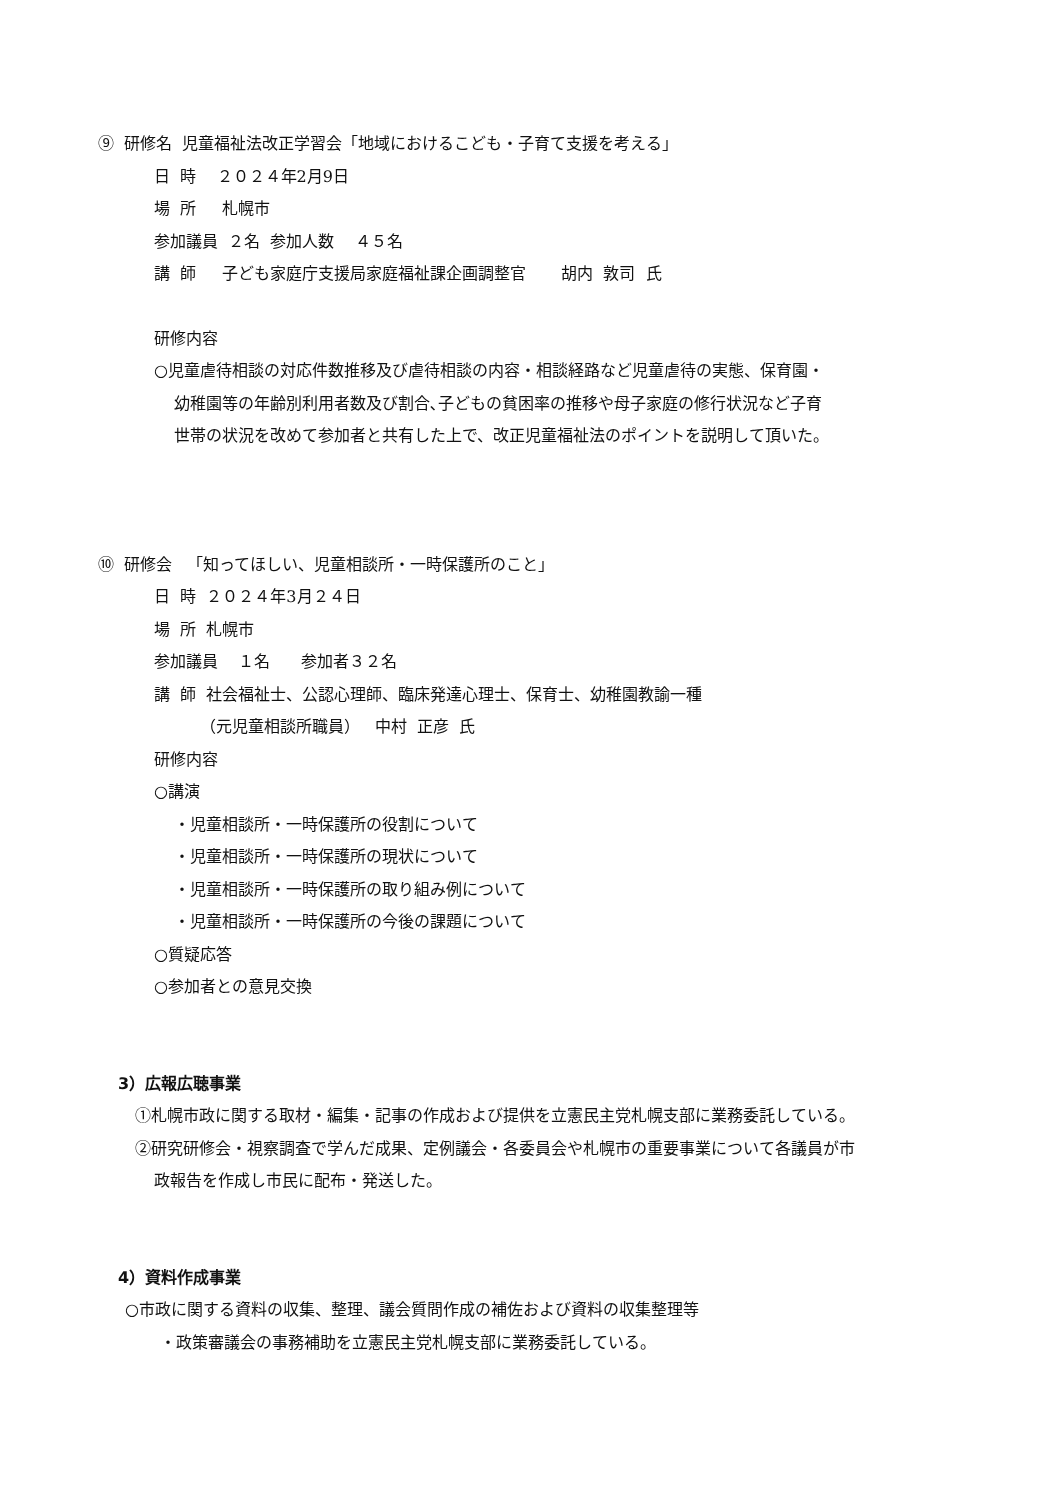⑨ 研修名 児童福祉法改正学習会「地域におけるこども・子育て支援を考える」
日 時 ２０２４年2月9日
場 所 札幌市
参加議員 ２名 参加人数 ４５名
講 師 子ども家庭庁支援局家庭福祉課企画調整官 胡内 敦司 氏
研修内容
○児童虐待相談の対応件数推移及び虐待相談の内容・相談経路など児童虐待の実態、保育園・
幼稚園等の年齢別利用者数及び割合､子どもの貧困率の推移や母子家庭の修行状況など子育
世帯の状況を改めて参加者と共有した上で、改正児童福祉法のポイントを説明して頂いた。
⑩ 研修会 「知ってほしい、児童相談所・一時保護所のこと」
日 時 ２０２４年3月２４日
場 所 札幌市
参加議員 １名 参加者３２名
講 師 社会福祉士、公認心理師、臨床発達心理士、保育士、幼稚園教諭一種
（元児童相談所職員） 中村 正彦 氏
研修内容
○講演
・児童相談所・一時保護所の役割について
・児童相談所・一時保護所の現状について
・児童相談所・一時保護所の取り組み例について
・児童相談所・一時保護所の今後の課題について
○質疑応答
○参加者との意見交換
3）広報広聴事業
①札幌市政に関する取材・編集・記事の作成および提供を立憲民主党札幌支部に業務委託している。
②研究研修会・視察調査で学んだ成果、定例議会・各委員会や札幌市の重要事業について各議員が市
政報告を作成し市民に配布・発送した。
4）資料作成事業
○市政に関する資料の収集、整理、議会質問作成の補佐および資料の収集整理等
・政策審議会の事務補助を立憲民主党札幌支部に業務委託している。